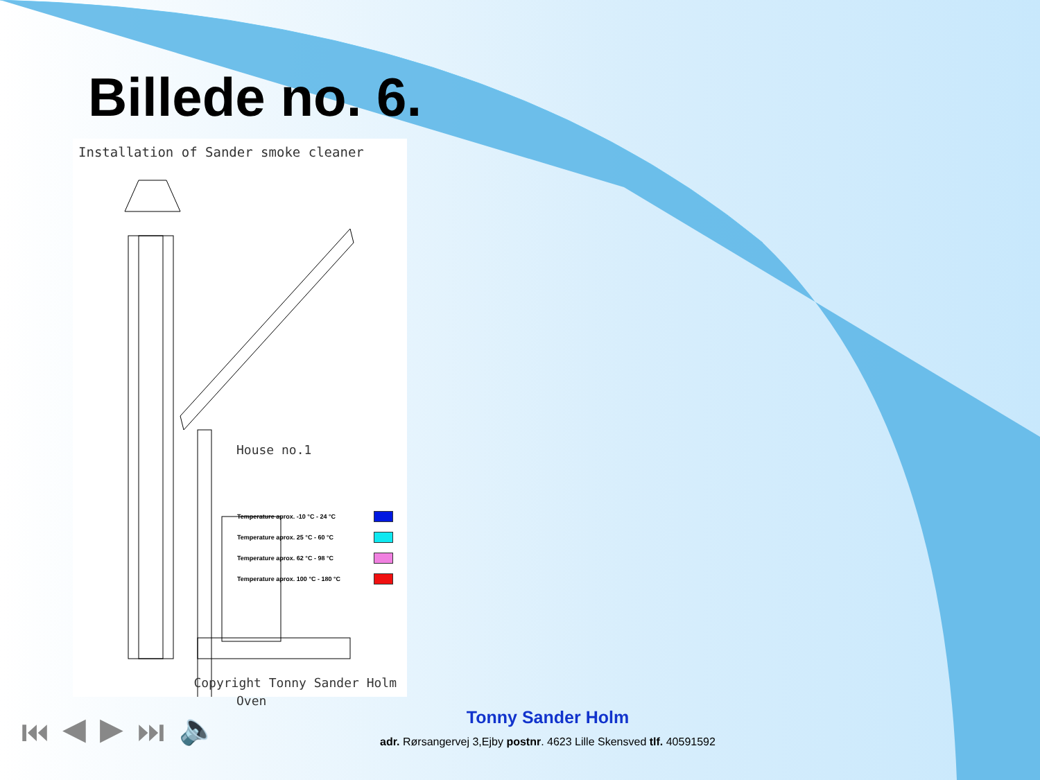Billede no. 6.
Installation of Sander smoke cleaner
House no.1
Temperature aprox. -10 °C - 24 °C
Temperature aprox. 25 °C - 60 °C
Temperature aprox. 62 °C - 98 °C
Temperature aprox. 100 °C - 180 °C
Oven
Copyright Tonny Sander Holm
⏮ ◀ ▶ ⏭ 🔈
Tonny Sander Holm
adr. Rørsangervej 3,Ejby postnr. 4623 Lille Skensved tlf. 40591592